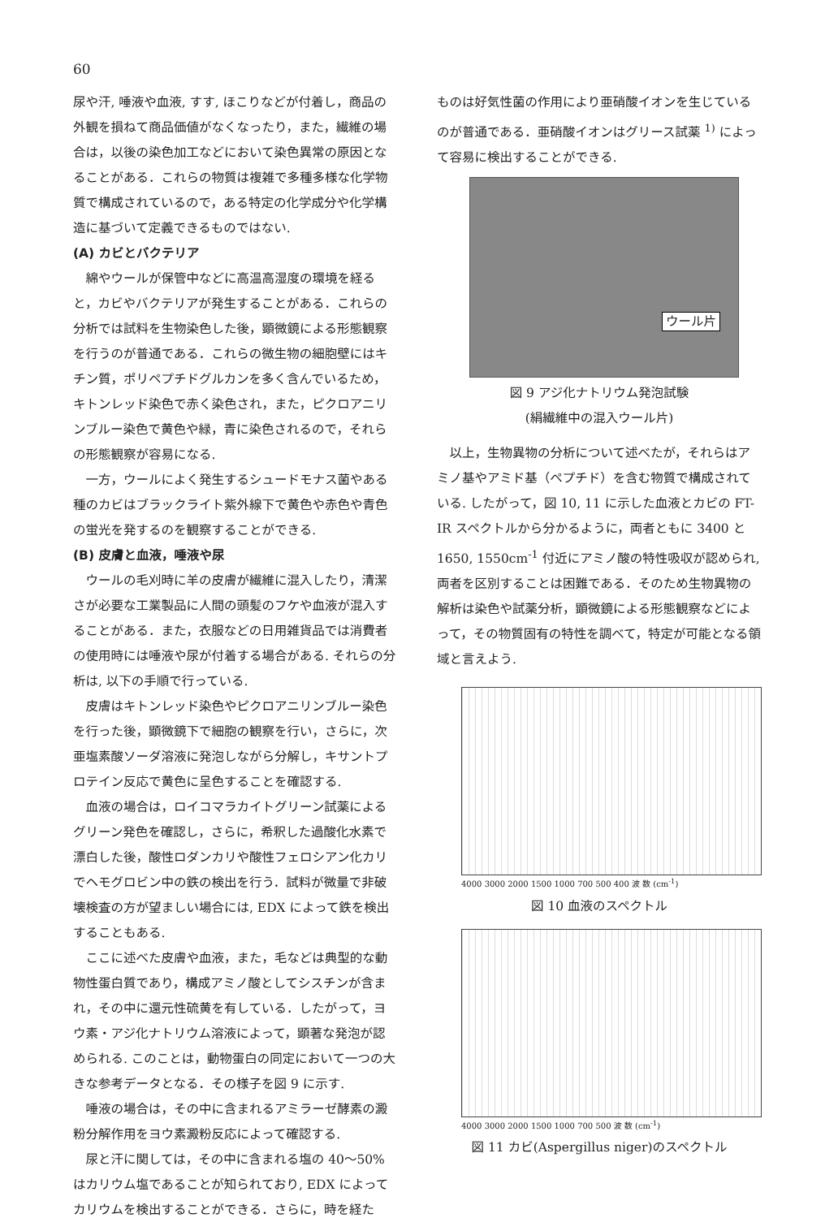60
尿や汗, 唾液や血液, すす, ほこりなどが付着し，商品の外観を損ねて商品価値がなくなったり，また，繊維の場合は，以後の染色加工などにおいて染色異常の原因となることがある．これらの物質は複雑で多種多様な化学物質で構成されているので，ある特定の化学成分や化学構造に基づいて定義できるものではない.
(A) カビとバクテリア
綿やウールが保管中などに高温高湿度の環境を経ると，カビやバクテリアが発生することがある．これらの分析では試料を生物染色した後，顕微鏡による形態観察を行うのが普通である．これらの微生物の細胞壁にはキチン質，ポリペプチドグルカンを多く含んでいるため，キトンレッド染色で赤く染色され，また，ピクロアニリンブルー染色で黄色や緑，青に染色されるので，それらの形態観察が容易になる.
一方，ウールによく発生するシュードモナス菌やある種のカビはブラックライト紫外線下で黄色や赤色や青色の蛍光を発するのを観察することができる.
(B) 皮膚と血液，唾液や尿
ウールの毛刈時に羊の皮膚が繊維に混入したり，清潔さが必要な工業製品に人間の頭髪のフケや血液が混入することがある．また，衣服などの日用雑貨品では消費者の使用時には唾液や尿が付着する場合がある. それらの分析は, 以下の手順で行っている.
皮膚はキトンレッド染色やピクロアニリンブルー染色を行った後，顕微鏡下で細胞の観察を行い，さらに，次亜塩素酸ソーダ溶液に発泡しながら分解し，キサントプロテイン反応で黄色に呈色することを確認する.
血液の場合は，ロイコマラカイトグリーン試薬によるグリーン発色を確認し，さらに，希釈した過酸化水素で漂白した後，酸性ロダンカリや酸性フェロシアン化カリでヘモグロビン中の鉄の検出を行う．試料が微量で非破壊検査の方が望ましい場合には, EDX によって鉄を検出することもある.
ここに述べた皮膚や血液，また，毛などは典型的な動物性蛋白質であり，構成アミノ酸としてシスチンが含まれ，その中に還元性硫黄を有している．したがって，ヨウ素・アジ化ナトリウム溶液によって，顕著な発泡が認められる. このことは，動物蛋白の同定において一つの大きな参考データとなる．その様子を図 9 に示す.
唾液の場合は，その中に含まれるアミラーゼ酵素の澱粉分解作用をヨウ素澱粉反応によって確認する.
尿と汗に関しては，その中に含まれる塩の 40～50% はカリウム塩であることが知られており, EDX によってカリウムを検出することができる．さらに，時を経た
ものは好気性菌の作用により亜硝酸イオンを生じているのが普通である．亜硝酸イオンはグリース試薬 <sup>1)</sup> によって容易に検出することができる.
ウール片
図 9 アジ化ナトリウム発泡試験
(絹繊維中の混入ウール片)
以上，生物異物の分析について述べたが，それらはアミノ基やアミド基（ペプチド）を含む物質で構成されている. したがって，図 10, 11 に示した血液とカビの FT-IR スペクトルから分かるように，両者ともに 3400 と1650, 1550cm<sup>-1</sup> 付近にアミノ酸の特性吸収が認められ, 両者を区別することは困難である．そのため生物異物の解析は染色や試薬分析，顕微鏡による形態観察などによって，その物質固有の特性を調べて，特定が可能となる領域と言えよう.
4000 3000 2000 1500 1000 700 500 400 波 数 (cm<sup>-1</sup>)
図 10 血液のスペクトル
4000 3000 2000 1500 1000 700 500 波 数 (cm<sup>-1</sup>)
図 11 カビ(Aspergillus niger)のスペクトル